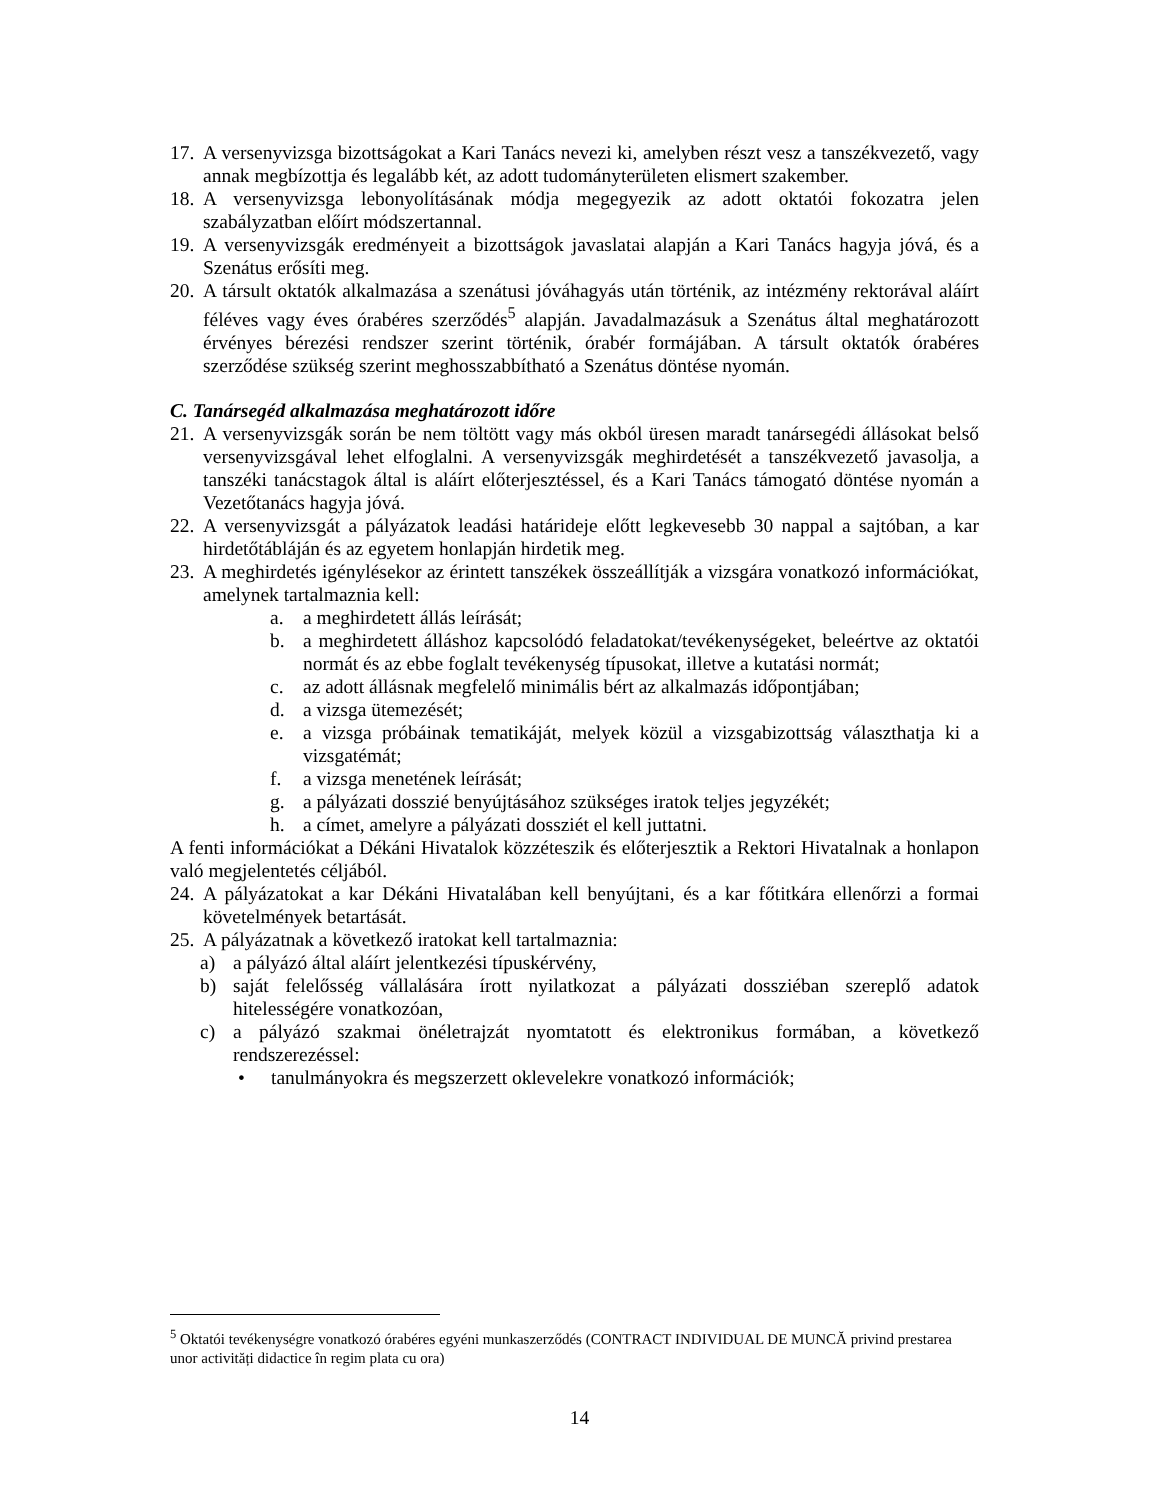17. A versenyvizsga bizottságokat a Kari Tanács nevezi ki, amelyben részt vesz a tanszékvezető, vagy annak megbízottja és legalább két, az adott tudományterületen elismert szakember.
18. A versenyvizsga lebonyolításának módja megegyezik az adott oktatói fokozatra jelen szabályzatban előírt módszertannal.
19. A versenyvizsgák eredményeit a bizottságok javaslatai alapján a Kari Tanács hagyja jóvá, és a Szenátus erősíti meg.
20. A társult oktatók alkalmazása a szenátusi jóváhagyás után történik, az intézmény rektorával aláírt féléves vagy éves órabéres szerződés<sup>5</sup> alapján. Javadalmazásuk a Szenátus által meghatározott érvényes bérezési rendszer szerint történik, órabér formájában. A társult oktatók órabéres szerződése szükség szerint meghosszabbítható a Szenátus döntése nyomán.
C. Tanársegéd alkalmazása meghatározott időre
21. A versenyvizsgák során be nem töltött vagy más okból üresen maradt tanársegédi állásokat belső versenyvizsgával lehet elfoglalni. A versenyvizsgák meghirdetését a tanszékvezető javasolja, a tanszéki tanácstagok által is aláírt előterjesztéssel, és a Kari Tanács támogató döntése nyomán a Vezetőtanács hagyja jóvá.
22. A versenyvizsgát a pályázatok leadási határideje előtt legkevesebb 30 nappal a sajtóban, a kar hirdetőtábláján és az egyetem honlapján hirdetik meg.
23. A meghirdetés igénylésekor az érintett tanszékek összeállítják a vizsgára vonatkozó információkat, amelynek tartalmaznia kell:
a. a meghirdetett állás leírását;
b. a meghirdetett álláshoz kapcsolódó feladatokat/tevékenységeket, beleértve az oktatói normát és az ebbe foglalt tevékenység típusokat, illetve a kutatási normát;
c. az adott állásnak megfelelő minimális bért az alkalmazás időpontjában;
d. a vizsga ütemezését;
e. a vizsga próbáinak tematikáját, melyek közül a vizsgabizottság választhatja ki a vizsgatémát;
f. a vizsga menetének leírását;
g. a pályázati dosszié benyújtásához szükséges iratok teljes jegyzékét;
h. a címet, amelyre a pályázati dossziét el kell juttatni.
A fenti információkat a Dékáni Hivatalok közzéteszik és előterjesztik a Rektori Hivatalnak a honlapon való megjelentetés céljából.
24. A pályázatokat a kar Dékáni Hivatalában kell benyújtani, és a kar főtitkára ellenőrzi a formai követelmények betartását.
25. A pályázatnak a következő iratokat kell tartalmaznia:
a) a pályázó által aláírt jelentkezési típuskérvény,
b) saját felelősség vállalására írott nyilatkozat a pályázati dossziéban szereplő adatok hitelességére vonatkozóan,
c) a pályázó szakmai önéletrajzát nyomtatott és elektronikus formában, a következő rendszerezéssel:
• tanulmányokra és megszerzett oklevelekre vonatkozó információk;
<sup>5</sup> Oktatói tevékenységre vonatkozó órabéres egyéni munkaszerződés (CONTRACT INDIVIDUAL DE MUNCĂ privind prestarea unor activități didactice în regim plata cu ora)
14